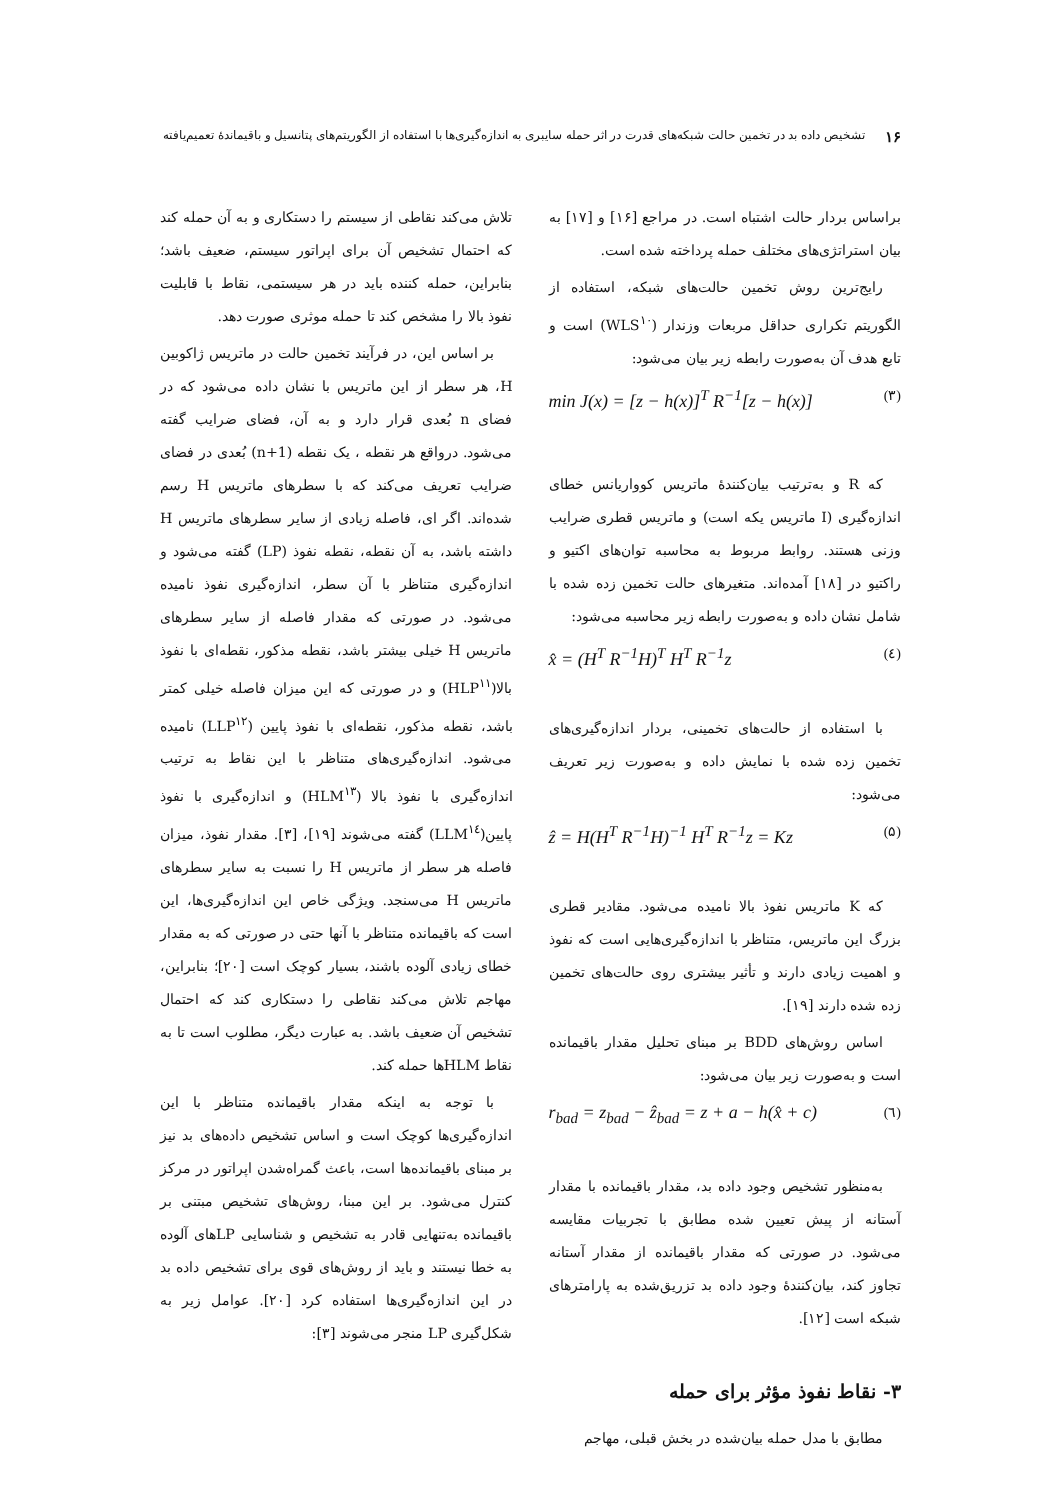۱۶ تشخیص داده بد در تخمین حالت شبکه‌های قدرت در اثر حمله سایبری به اندازه‌گیری‌ها با استفاده از الگوریتم‌های پتانسیل و باقیماندهٔ تعمیم‌یافته
براساس بردار حالت اشتباه است. در مراجع [۱۶] و [۱۷] به بیان استراتژی‌های مختلف حمله پرداخته شده است.
رایج‌ترین روش تخمین حالت‌های شبکه، استفاده از الگوریتم تکراری حداقل مربعات وزندار (WLS<sup>۱۰</sup>) است و تابع هدف آن به‌صورت رابطه زیر بیان می‌شود:
min J(x) = [z − h(x)]<sup>T</sup> R<sup>−1</sup>[z − h(x)] (۳)
که R و به‌ترتیب بیان‌کنندهٔ ماتریس کوواریانس خطای اندازه‌گیری (I ماتریس یکه است) و ماتریس قطری ضرایب وزنی هستند. روابط مربوط به محاسبه توان‌های اکتیو و راکتیو در [۱۸] آمده‌اند. متغیرهای حالت تخمین زده شده با شامل نشان داده و به‌صورت رابطه زیر محاسبه می‌شود:
x̂ = (H<sup>T</sup> R<sup>−1</sup>H)<sup>T</sup> H<sup>T</sup> R<sup>−1</sup>z (٤)
با استفاده از حالت‌های تخمینی، بردار اندازه‌گیری‌های تخمین زده شده با نمایش داده و به‌صورت زیر تعریف می‌شود:
ẑ = H(H<sup>T</sup> R<sup>−1</sup>H)<sup>−1</sup> H<sup>T</sup> R<sup>−1</sup>z = Kz (۵)
که K ماتریس نفوذ بالا نامیده می‌شود. مقادیر قطری بزرگ این ماتریس، متناظر با اندازه‌گیری‌هایی است که نفوذ و اهمیت زیادی دارند و تأثیر بیشتری روی حالت‌های تخمین زده شده دارند [۱۹].
اساس روش‌های BDD بر مبنای تحلیل مقدار باقیمانده است و به‌صورت زیر بیان می‌شود:
r<sub>bad</sub> = z<sub>bad</sub> − ẑ<sub>bad</sub> = z + a − h(x̂ + c) (٦)
به‌منظور تشخیص وجود داده بد، مقدار باقیمانده با مقدار آستانه از پیش تعیین شده مطابق با تجربیات مقایسه می‌شود. در صورتی که مقدار باقیمانده از مقدار آستانه تجاوز کند، بیان‌کنندهٔ وجود داده بد تزریق‌شده به پارامترهای شبکه است [۱۲].
۳- نقاط نفوذ مؤثر برای حمله
مطابق با مدل حمله بیان‌شده در بخش قبلی، مهاجم
تلاش می‌کند نقاطی از سیستم را دستکاری و به آن حمله کند که احتمال تشخیص آن برای اپراتور سیستم، ضعیف باشد؛ بنابراین، حمله کننده باید در هر سیستمی، نقاط با قابلیت نفوذ بالا را مشخص کند تا حمله موثری صورت دهد.
بر اساس این، در فرآیند تخمین حالت در ماتریس ژاکوبین H، هر سطر از این ماتریس با نشان داده می‌شود که در فضای n بُعدی قرار دارد و به آن، فضای ضرایب گفته می‌شود. درواقع هر نقطه ، یک نقطه (n+1) بُعدی در فضای ضرایب تعریف می‌کند که با سطرهای ماتریس H رسم شده‌اند. اگر ای، فاصله زیادی از سایر سطرهای ماتریس H داشته باشد، به آن نقطه، نقطه نفوذ (LP) گفته می‌شود و اندازه‌گیری متناظر با آن سطر، اندازه‌گیری نفوذ نامیده می‌شود. در صورتی که مقدار فاصله از سایر سطرهای ماتریس H خیلی بیشتر باشد، نقطه مذکور، نقطه‌ای با نفوذ بالا(HLP<sup>۱۱</sup>) و در صورتی که این میزان فاصله خیلی کمتر باشد، نقطه مذکور، نقطه‌ای با نفوذ پایین (LLP<sup>۱۲</sup>) نامیده می‌شود. اندازه‌گیری‌های متناظر با این نقاط به ترتیب اندازه‌گیری با نفوذ بالا (HLM<sup>۱۳</sup>) و اندازه‌گیری با نفوذ پایین(LLM<sup>۱٤</sup>) گفته می‌شوند [۱۹]، [۳]. مقدار نفوذ، میزان فاصله هر سطر از ماتریس H را نسبت به سایر سطرهای ماتریس H می‌سنجد. ویژگی خاص این اندازه‌گیری‌ها، این است که باقیمانده متناظر با آنها حتی در صورتی که به مقدار خطای زیادی آلوده باشند، بسیار کوچک است [۲۰]؛ بنابراین، مهاجم تلاش می‌کند نقاطی را دستکاری کند که احتمال تشخیص آن ضعیف باشد. به عبارت دیگر، مطلوب است تا به نقاط HLMها حمله کند.
با توجه به اینکه مقدار باقیمانده متناظر با این اندازه‌گیری‌ها کوچک است و اساس تشخیص داده‌های بد نیز بر مبنای باقیمانده‌ها است، باعث گمراه‌شدن اپراتور در مرکز کنترل می‌شود. بر این مبنا، روش‌های تشخیص مبتنی بر باقیمانده به‌تنهایی قادر به تشخیص و شناسایی LPهای آلوده به خطا نیستند و باید از روش‌های قوی برای تشخیص داده بد در این اندازه‌گیری‌ها استفاده کرد [۲۰]. عوامل زیر به شکل‌گیری LP منجر می‌شوند [۳]: